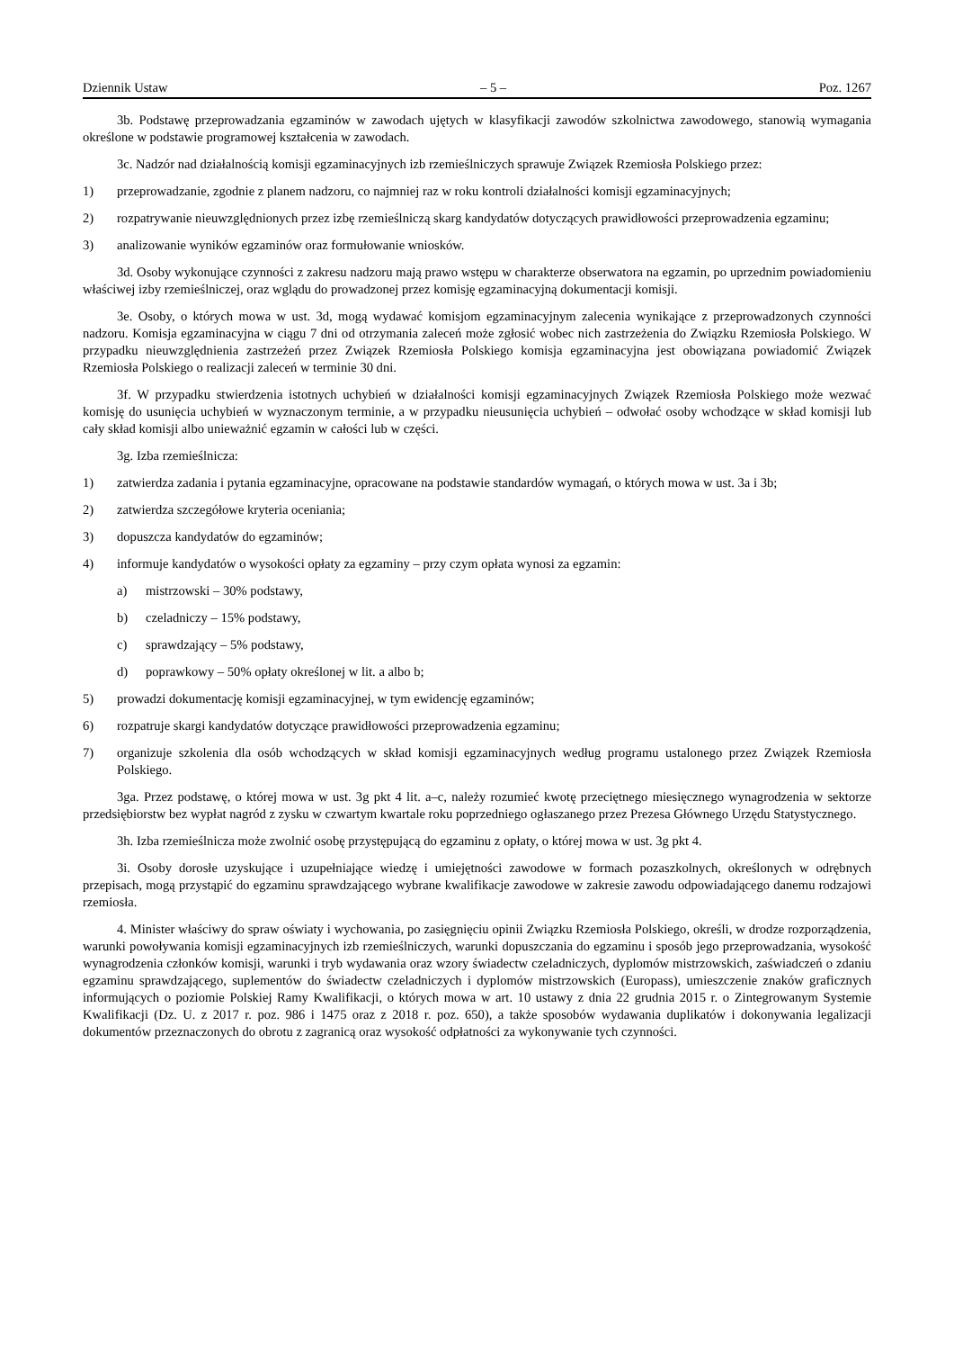Dziennik Ustaw – 5 – Poz. 1267
3b. Podstawę przeprowadzania egzaminów w zawodach ujętych w klasyfikacji zawodów szkolnictwa zawodowego, stanowią wymagania określone w podstawie programowej kształcenia w zawodach.
3c. Nadzór nad działalnością komisji egzaminacyjnych izb rzemieślniczych sprawuje Związek Rzemiosła Polskiego przez:
1) przeprowadzanie, zgodnie z planem nadzoru, co najmniej raz w roku kontroli działalności komisji egzaminacyjnych;
2) rozpatrywanie nieuwzględnionych przez izbę rzemieślniczą skarg kandydatów dotyczących prawidłowości przeprowadzenia egzaminu;
3) analizowanie wyników egzaminów oraz formułowanie wniosków.
3d. Osoby wykonujące czynności z zakresu nadzoru mają prawo wstępu w charakterze obserwatora na egzamin, po uprzednim powiadomieniu właściwej izby rzemieślniczej, oraz wglądu do prowadzonej przez komisję egzaminacyjną dokumentacji komisji.
3e. Osoby, o których mowa w ust. 3d, mogą wydawać komisjom egzaminacyjnym zalecenia wynikające z przeprowadzonych czynności nadzoru. Komisja egzaminacyjna w ciągu 7 dni od otrzymania zaleceń może zgłosić wobec nich zastrzeżenia do Związku Rzemiosła Polskiego. W przypadku nieuwzględnienia zastrzeżeń przez Związek Rzemiosła Polskiego komisja egzaminacyjna jest obowiązana powiadomić Związek Rzemiosła Polskiego o realizacji zaleceń w terminie 30 dni.
3f. W przypadku stwierdzenia istotnych uchybień w działalności komisji egzaminacyjnych Związek Rzemiosła Polskiego może wezwać komisję do usunięcia uchybień w wyznaczonym terminie, a w przypadku nieusunięcia uchybień – odwołać osoby wchodzące w skład komisji lub cały skład komisji albo unieważnić egzamin w całości lub w części.
3g. Izba rzemieślnicza:
1) zatwierdza zadania i pytania egzaminacyjne, opracowane na podstawie standardów wymagań, o których mowa w ust. 3a i 3b;
2) zatwierdza szczegółowe kryteria oceniania;
3) dopuszcza kandydatów do egzaminów;
4) informuje kandydatów o wysokości opłaty za egzaminy – przy czym opłata wynosi za egzamin:
a) mistrzowski – 30% podstawy,
b) czeladniczy – 15% podstawy,
c) sprawdzający – 5% podstawy,
d) poprawkowy – 50% opłaty określonej w lit. a albo b;
5) prowadzi dokumentację komisji egzaminacyjnej, w tym ewidencję egzaminów;
6) rozpatruje skargi kandydatów dotyczące prawidłowości przeprowadzenia egzaminu;
7) organizuje szkolenia dla osób wchodzących w skład komisji egzaminacyjnych według programu ustalonego przez Związek Rzemiosła Polskiego.
3ga. Przez podstawę, o której mowa w ust. 3g pkt 4 lit. a–c, należy rozumieć kwotę przeciętnego miesięcznego wynagrodzenia w sektorze przedsiębiorstw bez wypłat nagród z zysku w czwartym kwartale roku poprzedniego ogłaszanego przez Prezesa Głównego Urzędu Statystycznego.
3h. Izba rzemieślnicza może zwolnić osobę przystępującą do egzaminu z opłaty, o której mowa w ust. 3g pkt 4.
3i. Osoby dorosłe uzyskujące i uzupełniające wiedzę i umiejętności zawodowe w formach pozaszkolnych, określonych w odrębnych przepisach, mogą przystąpić do egzaminu sprawdzającego wybrane kwalifikacje zawodowe w zakresie zawodu odpowiadającego danemu rodzajowi rzemiosła.
4. Minister właściwy do spraw oświaty i wychowania, po zasięgnięciu opinii Związku Rzemiosła Polskiego, określi, w drodze rozporządzenia, warunki powoływania komisji egzaminacyjnych izb rzemieślniczych, warunki dopuszczania do egzaminu i sposób jego przeprowadzania, wysokość wynagrodzenia członków komisji, warunki i tryb wydawania oraz wzory świadectw czeladniczych, dyplomów mistrzowskich, zaświadczeń o zdaniu egzaminu sprawdzającego, suplementów do świadectw czeladniczych i dyplomów mistrzowskich (Europass), umieszczenie znaków graficznych informujących o poziomie Polskiej Ramy Kwalifikacji, o których mowa w art. 10 ustawy z dnia 22 grudnia 2015 r. o Zintegrowanym Systemie Kwalifikacji (Dz. U. z 2017 r. poz. 986 i 1475 oraz z 2018 r. poz. 650), a także sposobów wydawania duplikatów i dokonywania legalizacji dokumentów przeznaczonych do obrotu z zagranicą oraz wysokość odpłatności za wykonywanie tych czynności.